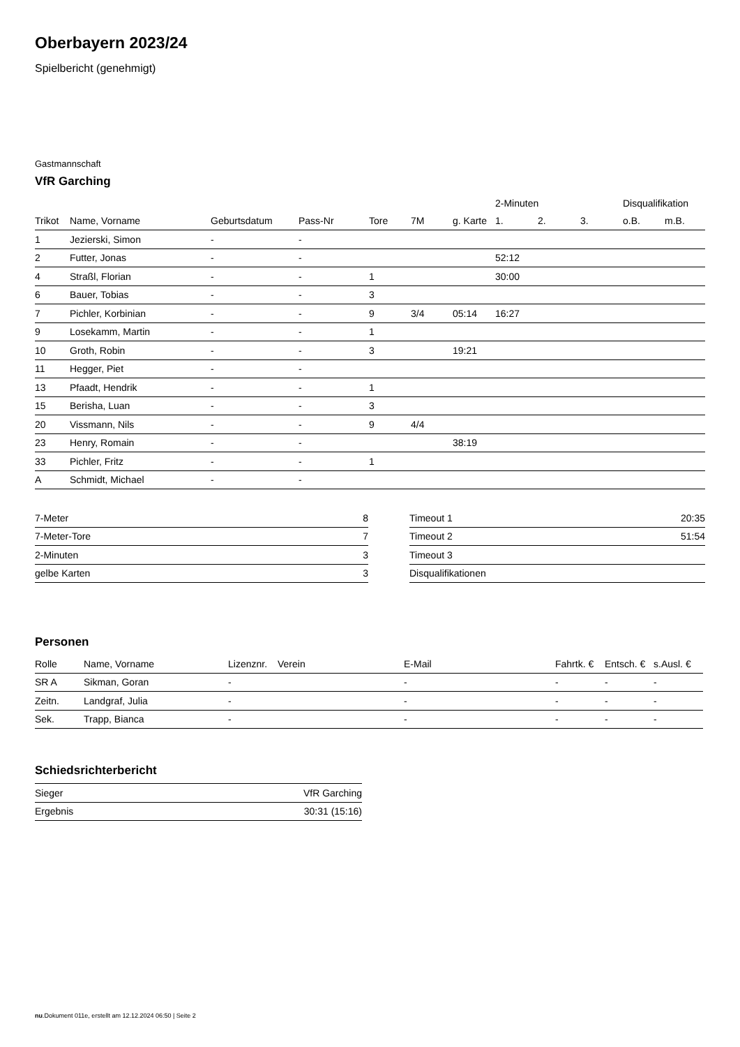Oberbayern 2023/24
Spielbericht (genehmigt)
Gastmannschaft
VfR Garching
| | | | | | | | 2-Minuten | | | Disqualifikation | |
| --- | --- | --- | --- | --- | --- | --- | --- | --- | --- | --- | --- |
| Trikot | Name, Vorname | Geburtsdatum | Pass-Nr | Tore | 7M | g. Karte | 1. | 2. | 3. | o.B. | m.B. |
| 1 | Jezierski, Simon | - | - | | | | | | | | |
| 2 | Futter, Jonas | - | - | | | | 52:12 | | | | |
| 4 | Straßl, Florian | - | - | 1 | | | 30:00 | | | | |
| 6 | Bauer, Tobias | - | - | 3 | | | | | | | |
| 7 | Pichler, Korbinian | - | - | 9 | 3/4 | 05:14 | 16:27 | | | | |
| 9 | Losekamm, Martin | - | - | 1 | | | | | | | |
| 10 | Groth, Robin | - | - | 3 | | 19:21 | | | | | |
| 11 | Hegger, Piet | - | - | | | | | | | | |
| 13 | Pfaadt, Hendrik | - | - | 1 | | | | | | | |
| 15 | Berisha, Luan | - | - | 3 | | | | | | | |
| 20 | Vissmann, Nils | - | - | 9 | 4/4 | | | | | | |
| 23 | Henry, Romain | - | - | | | 38:19 | | | | | |
| 33 | Pichler, Fritz | - | - | 1 | | | | | | | |
| A | Schmidt, Michael | - | - | | | | | | | | |
| 7-Meter | 8 |
| 7-Meter-Tore | 7 |
| 2-Minuten | 3 |
| gelbe Karten | 3 |
| Timeout 1 | 20:35 |
| Timeout 2 | 51:54 |
| Timeout 3 | |
| Disqualifikationen | |
Personen
| Rolle | Name, Vorname | Lizenznr. | Verein | E-Mail | Fahrtk. € | Entsch. € | s.Ausl. € |
| --- | --- | --- | --- | --- | --- | --- | --- |
| SR A | Sikman, Goran | - | | - | - | - | - |
| Zeitn. | Landgraf, Julia | - | | - | - | - | - |
| Sek. | Trapp, Bianca | - | | - | - | - | - |
Schiedsrichterbericht
| Sieger | VfR Garching |
| Ergebnis | 30:31 (15:16) |
nu.Dokument 011e, erstellt am 12.12.2024 06:50 | Seite 2